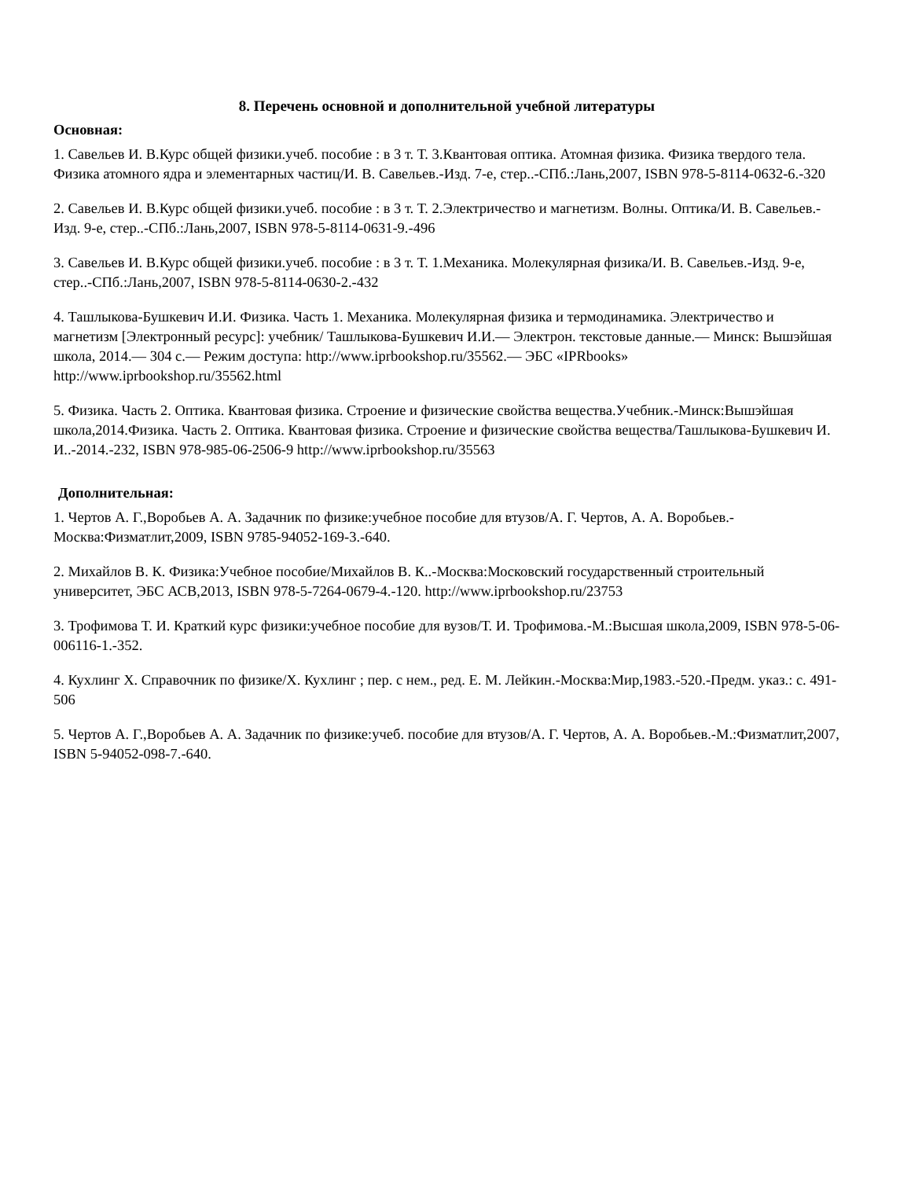8. Перечень основной и дополнительной учебной литературы
Основная:
1. Савельев И. В.Курс общей физики.учеб. пособие : в 3 т. Т. 3.Квантовая оптика. Атомная физика. Физика твердого тела. Физика атомного ядра и элементарных частиц/И. В. Савельев.-Изд. 7-е, стер..-СПб.:Лань,2007, ISBN 978-5-8114-0632-6.-320
2. Савельев И. В.Курс общей физики.учеб. пособие : в 3 т. Т. 2.Электричество и магнетизм. Волны. Оптика/И. В. Савельев.-Изд. 9-е, стер..-СПб.:Лань,2007, ISBN 978-5-8114-0631-9.-496
3. Савельев И. В.Курс общей физики.учеб. пособие : в 3 т. Т. 1.Механика. Молекулярная физика/И. В. Савельев.-Изд. 9-е, стер..-СПб.:Лань,2007, ISBN 978-5-8114-0630-2.-432
4. Ташлыкова-Бушкевич И.И. Физика. Часть 1. Механика. Молекулярная физика и термодинамика. Электричество и магнетизм [Электронный ресурс]: учебник/ Ташлыкова-Бушкевич И.И.— Электрон. текстовые данные.— Минск: Вышэйшая школа, 2014.— 304 c.— Режим доступа: http://www.iprbookshop.ru/35562.— ЭБС «IPRbooks» http://www.iprbookshop.ru/35562.html
5. Физика. Часть 2. Оптика. Квантовая физика. Строение и физические свойства вещества.Учебник.-Минск:Вышэйшая школа,2014.Физика. Часть 2. Оптика. Квантовая физика. Строение и физические свойства вещества/Ташлыкова-Бушкевич И. И..-2014.-232, ISBN 978-985-06-2506-9 http://www.iprbookshop.ru/35563
Дополнительная:
1. Чертов А. Г.,Воробьев А. А. Задачник по физике:учебное пособие для втузов/А. Г. Чертов, А. А. Воробьев.-Москва:Физматлит,2009, ISBN 9785-94052-169-3.-640.
2. Михайлов В. К. Физика:Учебное пособие/Михайлов В. К..-Москва:Московский государственный строительный университет, ЭБС АСВ,2013, ISBN 978-5-7264-0679-4.-120. http://www.iprbookshop.ru/23753
3. Трофимова Т. И. Краткий курс физики:учебное пособие для вузов/Т. И. Трофимова.-М.:Высшая школа,2009, ISBN 978-5-06-006116-1.-352.
4. Кухлинг Х. Справочник по физике/Х. Кухлинг ; пер. с нем., ред. Е. М. Лейкин.-Москва:Мир,1983.-520.-Предм. указ.: с. 491-506
5. Чертов А. Г.,Воробьев А. А. Задачник по физике:учеб. пособие для втузов/А. Г. Чертов, А. А. Воробьев.-М.:Физматлит,2007, ISBN 5-94052-098-7.-640.